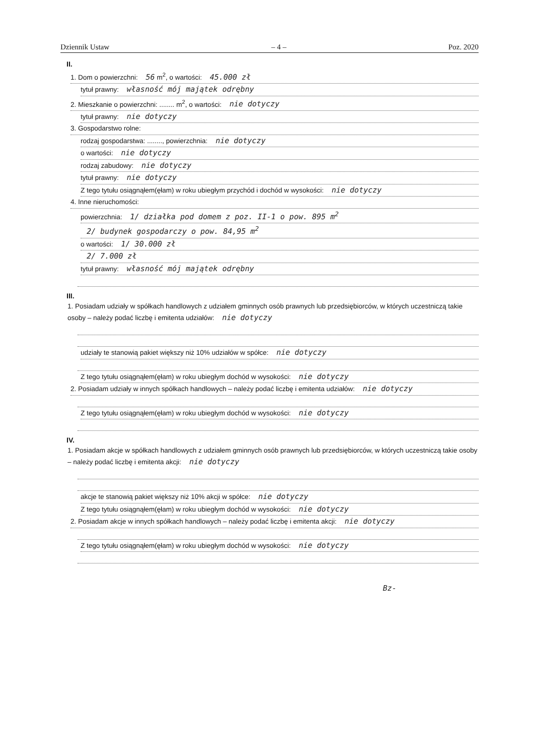Dziennik Ustaw – 4 – Poz. 2020
II.
1. Dom o powierzchni: 56 m<sup>2</sup>, o wartości: 45.000 zł
tytuł prawny: własność mój majątek odrębny
2. Mieszkanie o powierzchni: ........ m<sup>2</sup>, o wartości: nie dotyczy
tytuł prawny: nie dotyczy
3. Gospodarstwo rolne:
rodzaj gospodarstwa: ........, powierzchnia: nie dotyczy
o wartości: nie dotyczy
rodzaj zabudowy: nie dotyczy
tytuł prawny: nie dotyczy
Z tego tytułu osiągnąłem(ęłam) w roku ubiegłym przychód i dochód w wysokości: nie dotyczy
4. Inne nieruchomości:
powierzchnia: 1/ działka pod domem z poz. II-1 o pow. 895 m<sup>2</sup>
2/ budynek gospodarczy o pow. 84,95 m<sup>2</sup>
o wartości: 1/ 30.000 zł
2/ 7.000 zł
tytuł prawny: własność mój majątek odrębny
III.
1. Posiadam udziały w spółkach handlowych z udziałem gminnych osób prawnych lub przedsiębiorców, w których uczestniczą takie osoby – należy podać liczbę i emitenta udziałów: nie dotyczy
udziały te stanowią pakiet większy niż 10% udziałów w spółce: nie dotyczy
Z tego tytułu osiągnąłem(ęłam) w roku ubiegłym dochód w wysokości: nie dotyczy
2. Posiadam udziały w innych spółkach handlowych – należy podać liczbę i emitenta udziałów: nie dotyczy
Z tego tytułu osiągnąłem(ęłam) w roku ubiegłym dochód w wysokości: nie dotyczy
IV.
1. Posiadam akcje w spółkach handlowych z udziałem gminnych osób prawnych lub przedsiębiorców, w których uczestniczą takie osoby – należy podać liczbę i emitenta akcji: nie dotyczy
akcje te stanowią pakiet większy niż 10% akcji w spółce: nie dotyczy
Z tego tytułu osiągnąłem(ęłam) w roku ubiegłym dochód w wysokości: nie dotyczy
2. Posiadam akcje w innych spółkach handlowych – należy podać liczbę i emitenta akcji: nie dotyczy
Z tego tytułu osiągnąłem(ęłam) w roku ubiegłym dochód w wysokości: nie dotyczy
Bz-